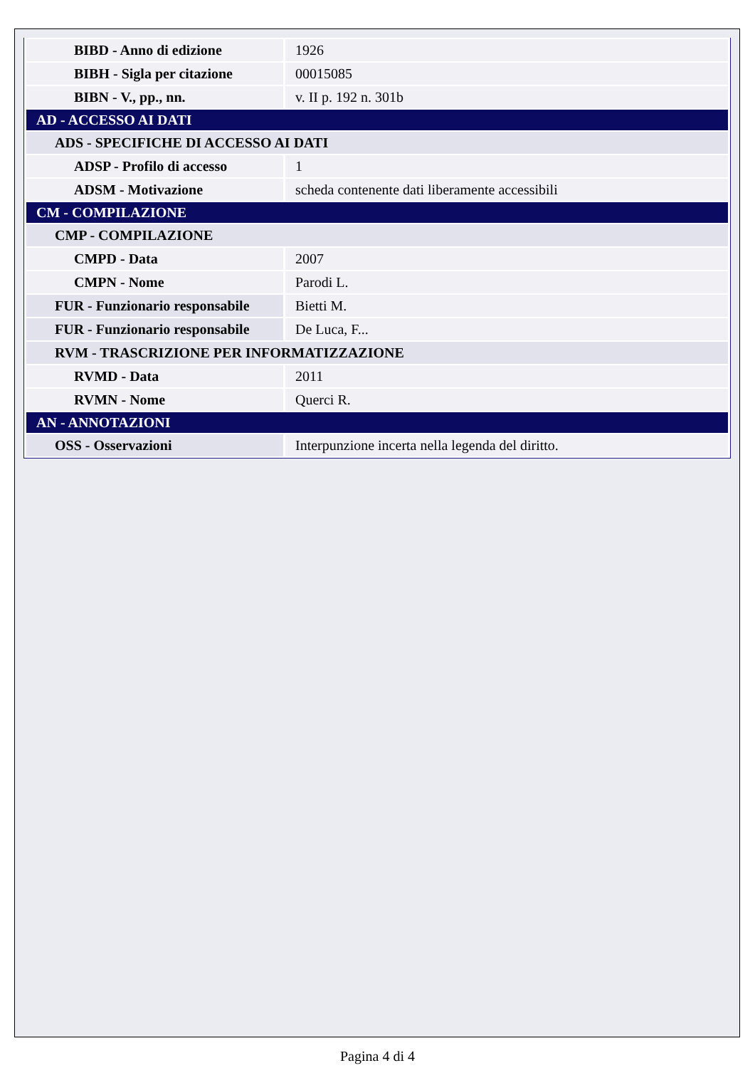| BIBD - Anno di edizione | 1926 |
| BIBH - Sigla per citazione | 00015085 |
| BIBN - V., pp., nn. | v. II p. 192 n. 301b |
| AD - ACCESSO AI DATI | |
| ADS - SPECIFICHE DI ACCESSO AI DATI | |
| ADSP - Profilo di accesso | 1 |
| ADSM - Motivazione | scheda contenente dati liberamente accessibili |
| CM - COMPILAZIONE | |
| CMP - COMPILAZIONE | |
| CMPD - Data | 2007 |
| CMPN - Nome | Parodi L. |
| FUR - Funzionario responsabile | Bietti M. |
| FUR - Funzionario responsabile | De Luca, F... |
| RVM - TRASCRIZIONE PER INFORMATIZZAZIONE | |
| RVMD - Data | 2011 |
| RVMN - Nome | Querci R. |
| AN - ANNOTAZIONI | |
| OSS - Osservazioni | Interpunzione incerta nella legenda del diritto. |
Pagina 4 di 4